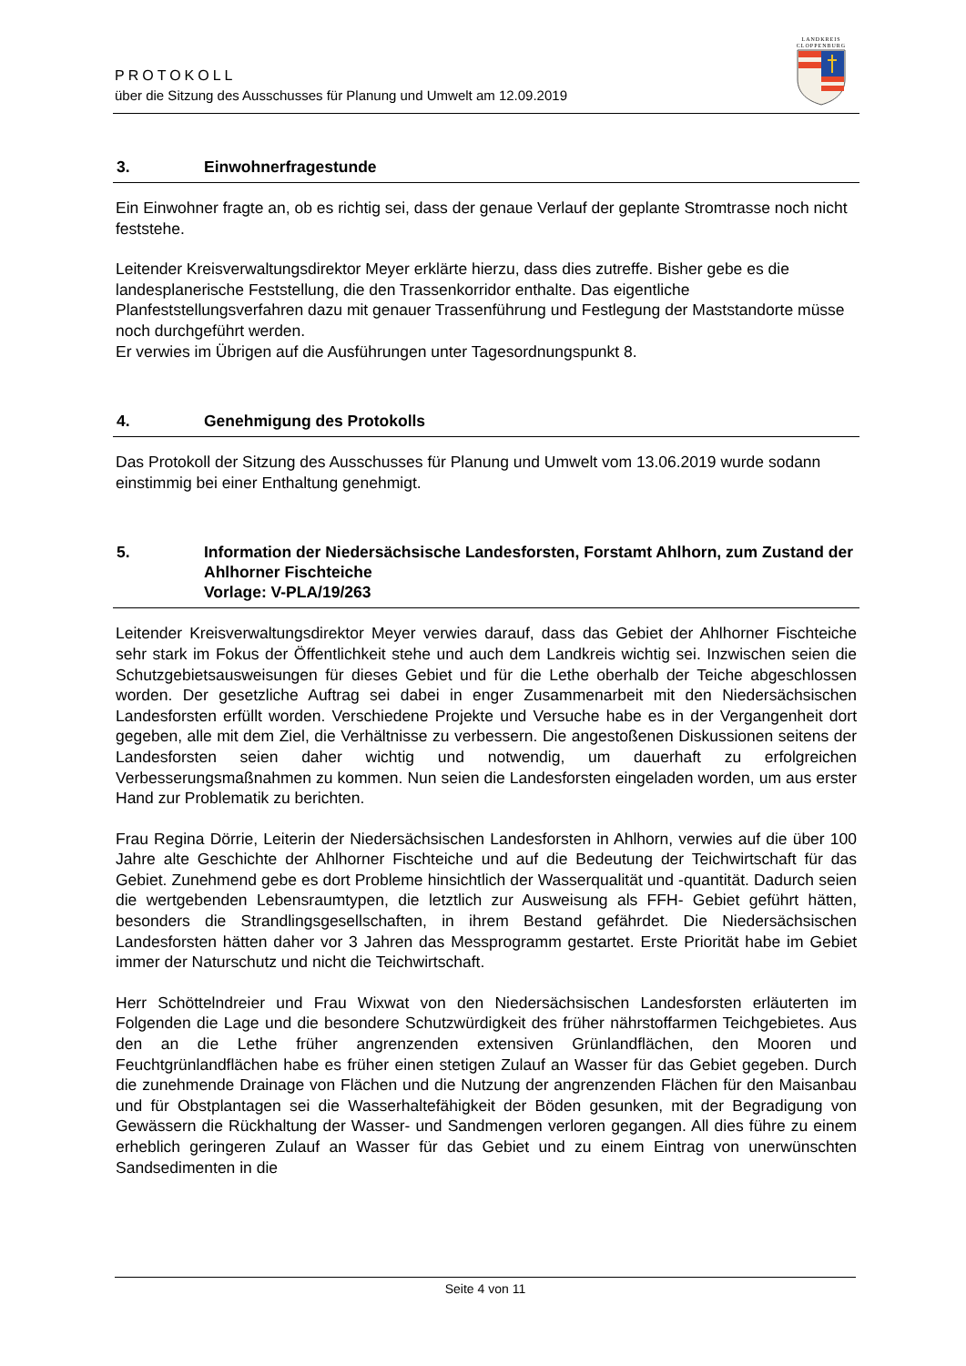PROTOKOLL
über die Sitzung des Ausschusses für Planung und Umwelt am 12.09.2019
LANDKREIS CLOPPENBURG
3. Einwohnerfragestunde
Ein Einwohner fragte an, ob es richtig sei, dass der genaue Verlauf der geplante Stromtrasse noch nicht feststehe.
Leitender Kreisverwaltungsdirektor Meyer erklärte hierzu, dass dies zutreffe. Bisher gebe es die landesplanerische Feststellung, die den Trassenkorridor enthalte. Das eigentliche Planfeststellungsverfahren dazu mit genauer Trassenführung und Festlegung der Maststandorte müsse noch durchgeführt werden.
Er verwies im Übrigen auf die Ausführungen unter Tagesordnungspunkt 8.
4. Genehmigung des Protokolls
Das Protokoll der Sitzung des Ausschusses für Planung und Umwelt vom 13.06.2019 wurde sodann einstimmig bei einer Enthaltung genehmigt.
5. Information der Niedersächsische Landesforsten, Forstamt Ahlhorn, zum Zustand der Ahlhorner Fischteiche
Vorlage: V-PLA/19/263
Leitender Kreisverwaltungsdirektor Meyer verwies darauf, dass das Gebiet der Ahlhorner Fischteiche sehr stark im Fokus der Öffentlichkeit stehe und auch dem Landkreis wichtig sei. Inzwischen seien die Schutzgebietsausweisungen für dieses Gebiet und für die Lethe oberhalb der Teiche abgeschlossen worden. Der gesetzliche Auftrag sei dabei in enger Zusammenarbeit mit den Niedersächsischen Landesforsten erfüllt worden. Verschiedene Projekte und Versuche habe es in der Vergangenheit dort gegeben, alle mit dem Ziel, die Verhältnisse zu verbessern. Die angestoßenen Diskussionen seitens der Landesforsten seien daher wichtig und notwendig, um dauerhaft zu erfolgreichen Verbesserungsmaßnahmen zu kommen. Nun seien die Landesforsten eingeladen worden, um aus erster Hand zur Problematik zu berichten.
Frau Regina Dörrie, Leiterin der Niedersächsischen Landesforsten in Ahlhorn, verwies auf die über 100 Jahre alte Geschichte der Ahlhorner Fischteiche und auf die Bedeutung der Teichwirtschaft für das Gebiet. Zunehmend gebe es dort Probleme hinsichtlich der Wasserqualität und -quantität. Dadurch seien die wertgebenden Lebensraumtypen, die letztlich zur Ausweisung als FFH- Gebiet geführt hätten, besonders die Strandlingsgesellschaften, in ihrem Bestand gefährdet. Die Niedersächsischen Landesforsten hätten daher vor 3 Jahren das Messprogramm gestartet. Erste Priorität habe im Gebiet immer der Naturschutz und nicht die Teichwirtschaft.
Herr Schöttelndreier und Frau Wixwat von den Niedersächsischen Landesforsten erläuterten im Folgenden die Lage und die besondere Schutzwürdigkeit des früher nährstoffarmen Teichgebietes. Aus den an die Lethe früher angrenzenden extensiven Grünlandflächen, den Mooren und Feuchtgrünlandflächen habe es früher einen stetigen Zulauf an Wasser für das Gebiet gegeben. Durch die zunehmende Drainage von Flächen und die Nutzung der angrenzenden Flächen für den Maisanbau und für Obstplantagen sei die Wasserhaltefähigkeit der Böden gesunken, mit der Begradigung von Gewässern die Rückhaltung der Wasser- und Sandmengen verloren gegangen. All dies führe zu einem erheblich geringeren Zulauf an Wasser für das Gebiet und zu einem Eintrag von unerwünschten Sandsedimenten in die
Seite 4 von 11